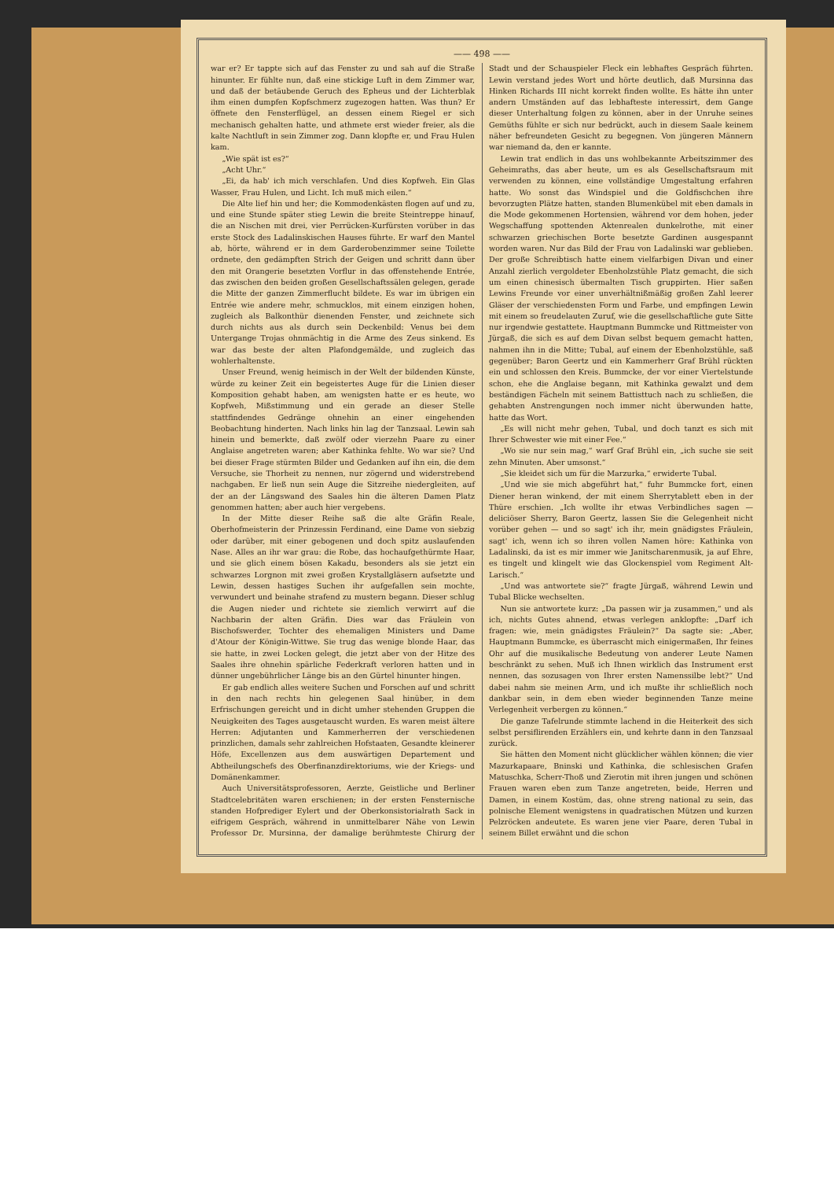—— 498 ——
war er? Er tappte sich auf das Fenster zu und sah auf die Straße hinunter. Er fühlte nun, daß eine stickige Luft in dem Zimmer war, und daß der betäubende Geruch des Epheus und der Lichterblak ihm einen dumpfen Kopfschmerz zugezogen hatten. Was thun? Er öffnete den Fensterflügel, an dessen einem Riegel er sich mechanisch gehalten hatte, und athmete erst wieder freier, als die kalte Nachtluft in sein Zimmer zog. Dann klopfte er, und Frau Hulen kam.
„Wie spät ist es?“
„Acht Uhr.“
„Ei, da hab' ich mich verschlafen. Und dies Kopfweh. Ein Glas Wasser, Frau Hulen, und Licht. Ich muß mich eilen.“
Die Alte lief hin und her; die Kommodenkästen flogen auf und zu, und eine Stunde später stieg Lewin die breite Steintreppe hinauf, die an Nischen mit drei, vier Perrücken-Kurfürsten vorüber in das erste Stock des Ladalinskischen Hauses führte. Er warf den Mantel ab, hörte, während er in dem Garderobenzimmer seine Toilette ordnete, den gedämpften Strich der Geigen und schritt dann über den mit Orangerie besetzten Vorflur in das offenstehende Entrée, das zwischen den beiden großen Gesellschaftssälen gelegen, gerade die Mitte der ganzen Zimmerflucht bildete. Es war im übrigen ein Entrée wie andere mehr, schmucklos, mit einem einzigen hohen, zugleich als Balkonthür dienenden Fenster, und zeichnete sich durch nichts aus als durch sein Deckenbild: Venus bei dem Untergange Trojas ohnmächtig in die Arme des Zeus sinkend. Es war das beste der alten Plafondgemälde, und zugleich das wohlerhaltenste.
Unser Freund, wenig heimisch in der Welt der bildenden Künste, würde zu keiner Zeit ein begeistertes Auge für die Linien dieser Komposition gehabt haben, am wenigsten hatte er es heute, wo Kopfweh, Mißstimmung und ein gerade an dieser Stelle stattfindendes Gedränge ohnehin an einer eingehenden Beobachtung hinderten. Nach links hin lag der Tanzsaal. Lewin sah hinein und bemerkte, daß zwölf oder vierzehn Paare zu einer Anglaise angetreten waren; aber Kathinka fehlte. Wo war sie? Und bei dieser Frage stürmten Bilder und Gedanken auf ihn ein, die dem Versuche, sie Thorheit zu nennen, nur zögernd und widerstrebend nachgaben. Er ließ nun sein Auge die Sitzreihe niedergleiten, auf der an der Längswand des Saales hin die älteren Damen Platz genommen hatten; aber auch hier vergebens.
In der Mitte dieser Reihe saß die alte Gräfin Reale, Oberhofmeisterin der Prinzessin Ferdinand, eine Dame von siebzig oder darüber, mit einer gebogenen und doch spitz auslaufenden Nase. Alles an ihr war grau: die Robe, das hochaufgethürmte Haar, und sie glich einem bösen Kakadu, besonders als sie jetzt ein schwarzes Lorgnon mit zwei großen Krystallgläsern aufsetzte und Lewin, dessen hastiges Suchen ihr aufgefallen sein mochte, verwundert und beinahe strafend zu mustern begann. Dieser schlug die Augen nieder und richtete sie ziemlich verwirrt auf die Nachbarin der alten Gräfin. Dies war das Fräulein von Bischofswerder, Tochter des ehemaligen Ministers und Dame d'Atour der Königin-Wittwe. Sie trug das wenige blonde Haar, das sie hatte, in zwei Locken gelegt, die jetzt aber von der Hitze des Saales ihre ohnehin spärliche Federkraft verloren hatten und in dünner ungebührlicher Länge bis an den Gürtel hinunter hingen.
Er gab endlich alles weitere Suchen und Forschen auf und schritt in den nach rechts hin gelegenen Saal hinüber, in dem Erfrischungen gereicht und in dicht umher stehenden Gruppen die Neuigkeiten des Tages ausgetauscht wurden. Es waren meist ältere Herren: Adjutanten und Kammerherren der verschiedenen prinzlichen, damals sehr zahlreichen Hofstaaten, Gesandte kleinerer Höfe, Excellenzen aus dem auswärtigen Departement und Abtheilungschefs des Oberfinanzdirektoriums, wie der Kriegs- und Domänenkammer.
Auch Universitätsprofessoren, Aerzte, Geistliche und Berliner Stadtcelebritäten waren erschienen; in der ersten Fensternische standen Hofprediger Eylert und der Oberkonsistorialrath Sack in eifrigem Gespräch, während in unmittelbarer Nähe von Lewin Professor Dr. Mursinna, der damalige berühmteste Chirurg der Stadt und der Schauspieler Fleck ein lebhaftes Gespräch führten. Lewin verstand jedes Wort und hörte deutlich, daß Mursinna das Hinken Richards III nicht korrekt finden wollte. Es hätte ihn unter andern Umständen auf das lebhafteste interessirt, dem Gange dieser Unterhaltung folgen zu können, aber in der Unruhe seines Gemüths fühlte er sich nur bedrückt, auch in diesem Saale keinem näher befreundeten Gesicht zu begegnen. Von jüngeren Männern war niemand da, den er kannte.
Lewin trat endlich in das uns wohlbekannte Arbeitszimmer des Geheimraths, das aber heute, um es als Gesellschaftsraum mit verwenden zu können, eine vollständige Umgestaltung erfahren hatte. Wo sonst das Windspiel und die Goldfischchen ihre bevorzugten Plätze hatten, standen Blumenkübel mit eben damals in die Mode gekommenen Hortensien, während vor dem hohen, jeder Wegschaffung spottenden Aktenrealen dunkelrothe, mit einer schwarzen griechischen Borte besetzte Gardinen ausgespannt worden waren. Nur das Bild der Frau von Ladalinski war geblieben. Der große Schreibtisch hatte einem vielfarbigen Divan und einer Anzahl zierlich vergoldeter Ebenholzstühle Platz gemacht, die sich um einen chinesisch übermalten Tisch gruppirten. Hier saßen Lewins Freunde vor einer unverhältnißmäßig großen Zahl leerer Gläser der verschiedensten Form und Farbe, und empfingen Lewin mit einem so freudelauten Zuruf, wie die gesellschaftliche gute Sitte nur irgendwie gestattete. Hauptmann Bummcke und Rittmeister von Jürgaß, die sich es auf dem Divan selbst bequem gemacht hatten, nahmen ihn in die Mitte; Tubal, auf einem der Ebenholzstühle, saß gegenüber; Baron Geertz und ein Kammerherr Graf Brühl rückten ein und schlossen den Kreis. Bummcke, der vor einer Viertelstunde schon, ehe die Anglaise begann, mit Kathinka gewalzt und dem beständigen Fächeln mit seinem Battisttuch nach zu schließen, die gehabten Anstrengungen noch immer nicht überwunden hatte, hatte das Wort.
„Es will nicht mehr gehen, Tubal, und doch tanzt es sich mit Ihrer Schwester wie mit einer Fee.“
„Wo sie nur sein mag,“ warf Graf Brühl ein, „ich suche sie seit zehn Minuten. Aber umsonst.“
„Sie kleidet sich um für die Marzurka,“ erwiderte Tubal.
„Und wie sie mich abgeführt hat,“ fuhr Bummcke fort, einen Diener heran winkend, der mit einem Sherrytablett eben in der Thüre erschien. „Ich wollte ihr etwas Verbindliches sagen — deliciöser Sherry, Baron Geertz, lassen Sie die Gelegenheit nicht vorüber gehen — und so sagt' ich ihr, mein gnädigstes Fräulein, sagt' ich, wenn ich so ihren vollen Namen höre: Kathinka von Ladalinski, da ist es mir immer wie Janitscharenmusik, ja auf Ehre, es tingelt und klingelt wie das Glockenspiel vom Regiment Alt-Larisch.“
„Und was antwortete sie?“ fragte Jürgaß, während Lewin und Tubal Blicke wechselten.
Nun sie antwortete kurz: „Da passen wir ja zusammen,“ und als ich, nichts Gutes ahnend, etwas verlegen anklopfte: „Darf ich fragen: wie, mein gnädigstes Fräulein?“ Da sagte sie: „Aber, Hauptmann Bummcke, es überrascht mich einigermaßen, Ihr feines Ohr auf die musikalische Bedeutung von anderer Leute Namen beschränkt zu sehen. Muß ich Ihnen wirklich das Instrument erst nennen, das sozusagen von Ihrer ersten Namenssilbe lebt?“ Und dabei nahm sie meinen Arm, und ich mußte ihr schließlich noch dankbar sein, in dem eben wieder beginnenden Tanze meine Verlegenheit verbergen zu können.“
Die ganze Tafelrunde stimmte lachend in die Heiterkeit des sich selbst persiflirenden Erzählers ein, und kehrte dann in den Tanzsaal zurück.
Sie hätten den Moment nicht glücklicher wählen können; die vier Mazurkapaare, Bninski und Kathinka, die schlesischen Grafen Matuschka, Scherr-Thoß und Zierotin mit ihren jungen und schönen Frauen waren eben zum Tanze angetreten, beide, Herren und Damen, in einem Kostüm, das, ohne streng national zu sein, das polnische Element wenigstens in quadratischen Mützen und kurzen Pelzröcken andeutete. Es waren jene vier Paare, deren Tubal in seinem Billet erwähnt und die schon